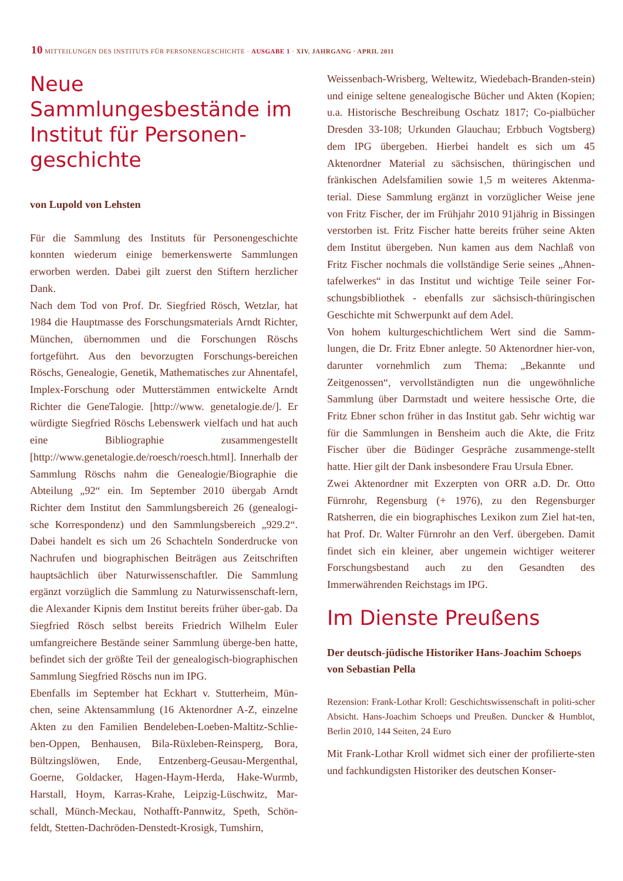10 MITTEILUNGEN DES INSTITUTS FÜR PERSONENGESCHICHTE · AUSGABE 1 · XIV. JAHRGANG · APRIL 2011
Neue Sammlungesbestände im Institut für Personen-geschichte
von Lupold von Lehsten
Für die Sammlung des Instituts für Personengeschichte konnten wiederum einige bemerkenswerte Sammlungen erworben werden. Dabei gilt zuerst den Stiftern herzlicher Dank.
Nach dem Tod von Prof. Dr. Siegfried Rösch, Wetzlar, hat 1984 die Hauptmasse des Forschungsmaterials Arndt Richter, München, übernommen und die Forschungen Röschs fortgeführt. Aus den bevorzugten Forschungs-bereichen Röschs, Genealogie, Genetik, Mathematisches zur Ahnentafel, Implex-Forschung oder Mutterstämmen entwickelte Arndt Richter die GeneTalogie. [http://www. genetalogie.de/]. Er würdigte Siegfried Röschs Lebenswerk vielfach und hat auch eine Bibliographie zusammengestellt [http://www.genetalogie.de/roesch/roesch.html]. Innerhalb der Sammlung Röschs nahm die Genealogie/Biographie die Abteilung „92“ ein. Im September 2010 übergab Arndt Richter dem Institut den Sammlungsbereich 26 (genealogi-sche Korrespondenz) und den Sammlungsbereich „929.2“. Dabei handelt es sich um 26 Schachteln Sonderdrucke von Nachrufen und biographischen Beiträgen aus Zeitschriften hauptsächlich über Naturwissenschaftler. Die Sammlung ergänzt vorzüglich die Sammlung zu Naturwissenschaft-lern, die Alexander Kipnis dem Institut bereits früher über-gab. Da Siegfried Rösch selbst bereits Friedrich Wilhelm Euler umfangreichere Bestände seiner Sammlung überge-ben hatte, befindet sich der größte Teil der genealogisch-biographischen Sammlung Siegfried Röschs nun im IPG.
Ebenfalls im September hat Eckhart v. Stutterheim, Mün-chen, seine Aktensammlung (16 Aktenordner A-Z, einzelne Akten zu den Familien Bendeleben-Loeben-Maltitz-Schlie-ben-Oppen, Benhausen, Bila-Rüxleben-Reinsperg, Bora, Bültzingslöwen, Ende, Entzenberg-Geusau-Mergenthal, Goerne, Goldacker, Hagen-Haym-Herda, Hake-Wurmb, Harstall, Hoym, Karras-Krahe, Leipzig-Lüschwitz, Mar-schall, Münch-Meckau, Nothafft-Pannwitz, Speth, Schön-feldt, Stetten-Dachröden-Denstedt-Krosigk, Tumshirn,
Weissenbach-Wrisberg, Weltewitz, Wiedebach-Branden-stein) und einige seltene genealogische Bücher und Akten (Kopien; u.a. Historische Beschreibung Oschatz 1817; Co-pialbücher Dresden 33-108; Urkunden Glauchau; Erbbuch Vogtsberg) dem IPG übergeben. Hierbei handelt es sich um 45 Aktenordner Material zu sächsischen, thüringischen und fränkischen Adelsfamilien sowie 1,5 m weiteres Aktenma-terial. Diese Sammlung ergänzt in vorzüglicher Weise jene von Fritz Fischer, der im Frühjahr 2010 91jährig in Bissingen verstorben ist. Fritz Fischer hatte bereits früher seine Akten dem Institut übergeben. Nun kamen aus dem Nachlaß von Fritz Fischer nochmals die vollständige Serie seines „Ahnen-tafelwerkes“ in das Institut und wichtige Teile seiner For-schungsbibliothek - ebenfalls zur sächsisch-thüringischen Geschichte mit Schwerpunkt auf dem Adel.
Von hohem kulturgeschichtlichem Wert sind die Samm-lungen, die Dr. Fritz Ebner anlegte. 50 Aktenordner hier-von, darunter vornehmlich zum Thema: „Bekannte und Zeitgenossen“, vervollständigten nun die ungewöhnliche Sammlung über Darmstadt und weitere hessische Orte, die Fritz Ebner schon früher in das Institut gab. Sehr wichtig war für die Sammlungen in Bensheim auch die Akte, die Fritz Fischer über die Büdinger Gespräche zusammenge-stellt hatte. Hier gilt der Dank insbesondere Frau Ursula Ebner.
Zwei Aktenordner mit Exzerpten von ORR a.D. Dr. Otto Fürnrohr, Regensburg (+ 1976), zu den Regensburger Ratsherren, die ein biographisches Lexikon zum Ziel hat-ten, hat Prof. Dr. Walter Fürnrohr an den Verf. übergeben. Damit findet sich ein kleiner, aber ungemein wichtiger weiterer Forschungsbestand auch zu den Gesandten des Immerwährenden Reichstags im IPG.
Im Dienste Preußens
Der deutsch-jüdische Historiker Hans-Joachim Schoeps
von Sebastian Pella
Rezension: Frank-Lothar Kroll: Geschichtswissenschaft in politi-scher Absicht. Hans-Joachim Schoeps und Preußen. Duncker & Humblot, Berlin 2010, 144 Seiten, 24 Euro
Mit Frank-Lothar Kroll widmet sich einer der profilierte-sten und fachkundigsten Historiker des deutschen Konser-